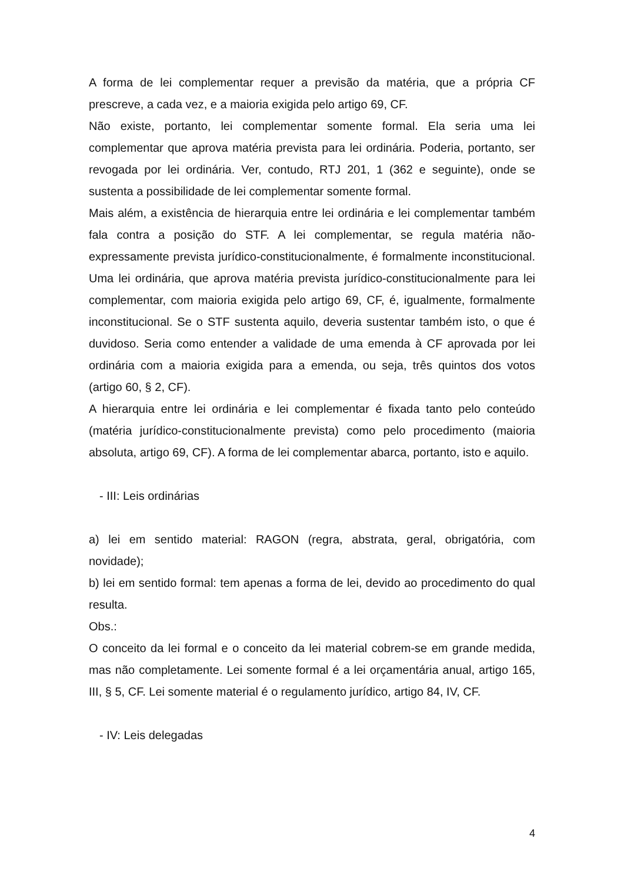A forma de lei complementar requer a previsão da matéria, que a própria CF prescreve, a cada vez, e a maioria exigida pelo artigo 69, CF.
Não existe, portanto, lei complementar somente formal. Ela seria uma lei complementar que aprova matéria prevista para lei ordinária. Poderia, portanto, ser revogada por lei ordinária. Ver, contudo, RTJ 201, 1 (362 e seguinte), onde se sustenta a possibilidade de lei complementar somente formal.
Mais além, a existência de hierarquia entre lei ordinária e lei complementar também fala contra a posição do STF. A lei complementar, se regula matéria não-expressamente prevista jurídico-constitucionalmente, é formalmente inconstitucional. Uma lei ordinária, que aprova matéria prevista jurídico-constitucionalmente para lei complementar, com maioria exigida pelo artigo 69, CF, é, igualmente, formalmente inconstitucional. Se o STF sustenta aquilo, deveria sustentar também isto, o que é duvidoso. Seria como entender a validade de uma emenda à CF aprovada por lei ordinária com a maioria exigida para a emenda, ou seja, três quintos dos votos (artigo 60, § 2, CF).
A hierarquia entre lei ordinária e lei complementar é fixada tanto pelo conteúdo (matéria jurídico-constitucionalmente prevista) como pelo procedimento (maioria absoluta, artigo 69, CF). A forma de lei complementar abarca, portanto, isto e aquilo.
- III: Leis ordinárias
a) lei em sentido material: RAGON (regra, abstrata, geral, obrigatória, com novidade);
b) lei em sentido formal: tem apenas a forma de lei, devido ao procedimento do qual resulta.
Obs.:
O conceito da lei formal e o conceito da lei material cobrem-se em grande medida, mas não completamente. Lei somente formal é a lei orçamentária anual, artigo 165, III, § 5, CF. Lei somente material é o regulamento jurídico, artigo 84, IV, CF.
- IV: Leis delegadas
4